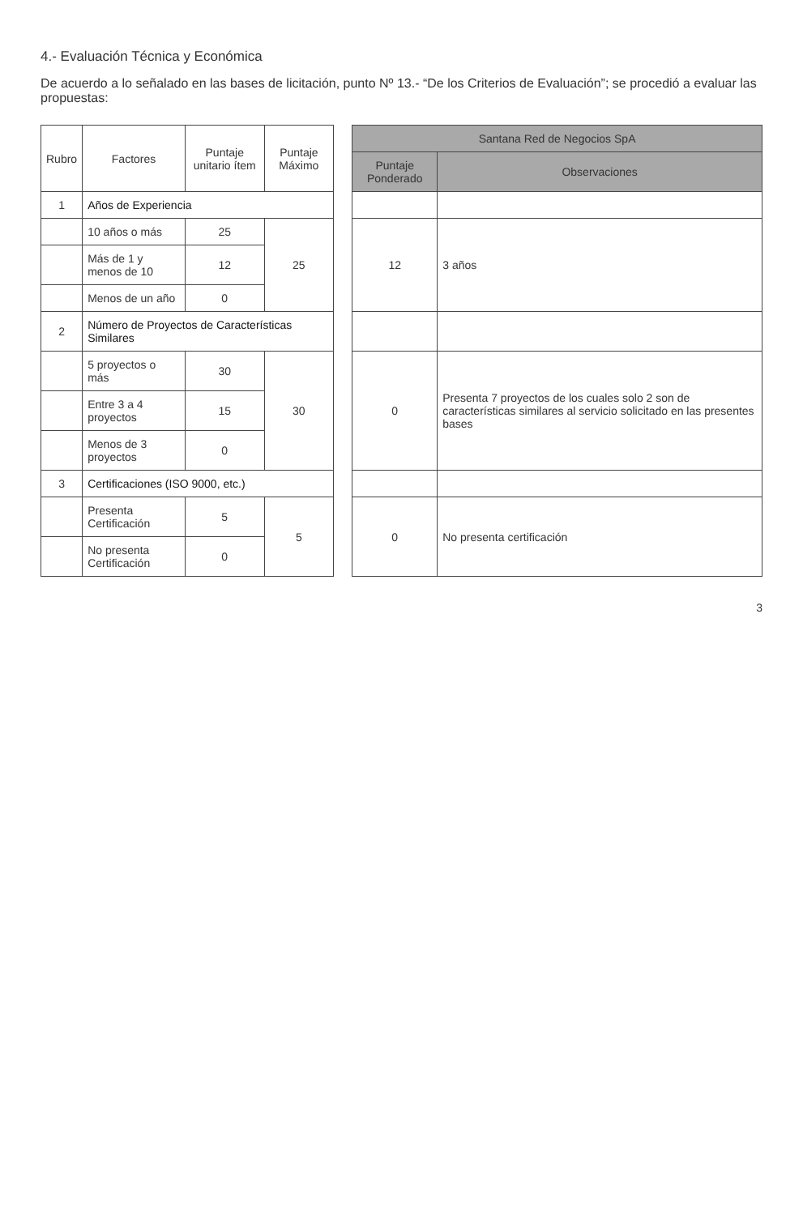4.- Evaluación Técnica y Económica
De acuerdo a lo señalado en las bases de licitación, punto Nº 13.- “De los Criterios de Evaluación”; se procedió a evaluar las propuestas:
| Rubro | Factores | Puntaje unitario ítem | Puntaje Máximo | | Santana Red de Negocios SpA | |
| | | | | | Puntaje Ponderado | Observaciones |
| 1 | Años de Experiencia | | | | | |
| | 10 años o más | 25 | 25 | | 12 | 3 años |
| | Más de 1 y menos de 10 | 12 | | | | |
| | Menos de un año | 0 | | | | |
| 2 | Número de Proyectos de Características Similares | | | | | |
| | 5 proyectos o más | 30 | 30 | | 0 | Presenta 7 proyectos de los cuales solo 2 son de características similares al servicio solicitado en las presentes bases |
| | Entre 3 a 4 proyectos | 15 | | | | |
| | Menos de 3 proyectos | 0 | | | | |
| 3 | Certificaciones (ISO 9000, etc.) | | | | | |
| | Presenta Certificación | 5 | 5 | | 0 | No presenta certificación |
| | No presenta Certificación | 0 | | | | |
3